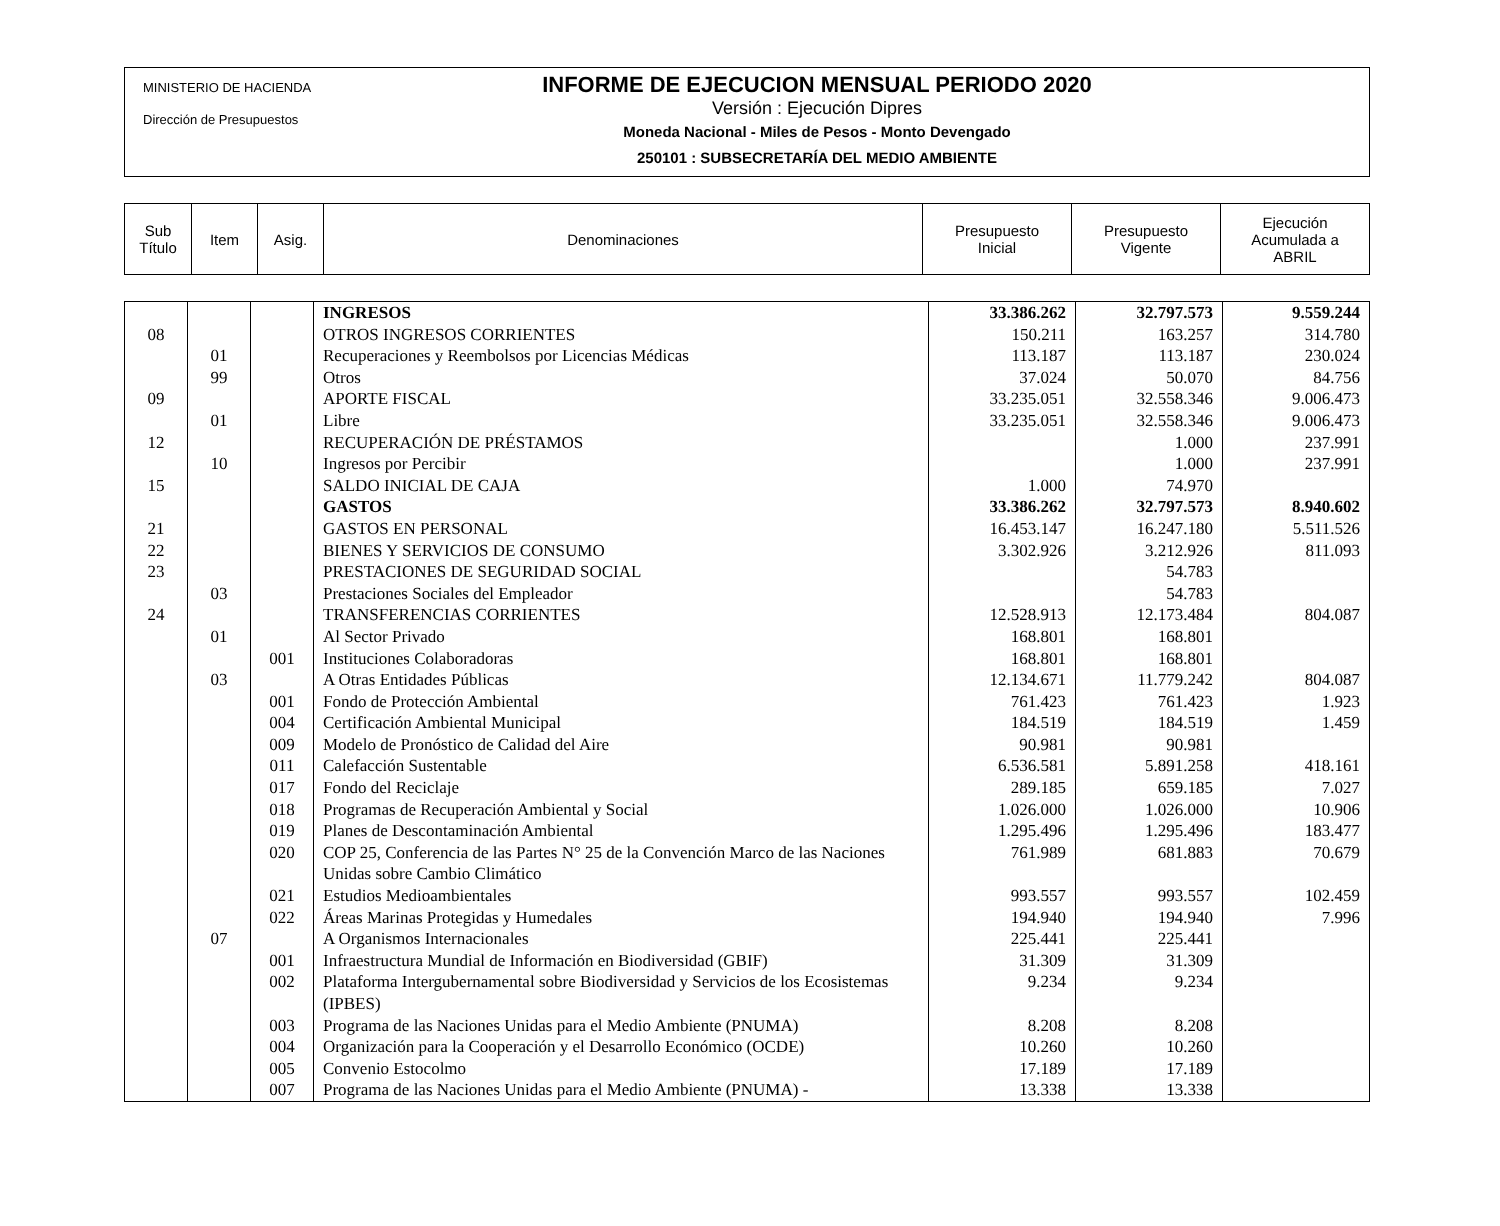MINISTERIO DE HACIENDA
Dirección de Presupuestos
INFORME DE EJECUCION MENSUAL PERIODO 2020
Versión : Ejecución Dipres
Moneda Nacional - Miles de Pesos - Monto Devengado
250101 : SUBSECRETARÍA DEL MEDIO AMBIENTE
| Sub Título | Item | Asig. | Denominaciones | Presupuesto Inicial | Presupuesto Vigente | Ejecución Acumulada a ABRIL |
| | | | INGRESOS | 33.386.262 | 32.797.573 | 9.559.244 |
| 08 | | | OTROS INGRESOS CORRIENTES | 150.211 | 163.257 | 314.780 |
| | 01 | | Recuperaciones y Reembolsos por Licencias Médicas | 113.187 | 113.187 | 230.024 |
| | 99 | | Otros | 37.024 | 50.070 | 84.756 |
| 09 | | | APORTE FISCAL | 33.235.051 | 32.558.346 | 9.006.473 |
| | 01 | | Libre | 33.235.051 | 32.558.346 | 9.006.473 |
| 12 | | | RECUPERACIÓN DE PRÉSTAMOS | | 1.000 | 237.991 |
| | 10 | | Ingresos por Percibir | | 1.000 | 237.991 |
| 15 | | | SALDO INICIAL DE CAJA | 1.000 | 74.970 | |
| | | | GASTOS | 33.386.262 | 32.797.573 | 8.940.602 |
| 21 | | | GASTOS EN PERSONAL | 16.453.147 | 16.247.180 | 5.511.526 |
| 22 | | | BIENES Y SERVICIOS DE CONSUMO | 3.302.926 | 3.212.926 | 811.093 |
| 23 | | | PRESTACIONES DE SEGURIDAD SOCIAL | | 54.783 | |
| | 03 | | Prestaciones Sociales del Empleador | | 54.783 | |
| 24 | | | TRANSFERENCIAS CORRIENTES | 12.528.913 | 12.173.484 | 804.087 |
| | 01 | | Al Sector Privado | 168.801 | 168.801 | |
| | | 001 | Instituciones Colaboradoras | 168.801 | 168.801 | |
| | 03 | | A Otras Entidades Públicas | 12.134.671 | 11.779.242 | 804.087 |
| | | 001 | Fondo de Protección Ambiental | 761.423 | 761.423 | 1.923 |
| | | 004 | Certificación Ambiental Municipal | 184.519 | 184.519 | 1.459 |
| | | 009 | Modelo de Pronóstico de Calidad del Aire | 90.981 | 90.981 | |
| | | 011 | Calefacción Sustentable | 6.536.581 | 5.891.258 | 418.161 |
| | | 017 | Fondo del Reciclaje | 289.185 | 659.185 | 7.027 |
| | | 018 | Programas de Recuperación Ambiental y Social | 1.026.000 | 1.026.000 | 10.906 |
| | | 019 | Planes de Descontaminación Ambiental | 1.295.496 | 1.295.496 | 183.477 |
| | | 020 | COP 25, Conferencia de las Partes N° 25 de la Convención Marco de las Naciones Unidas sobre Cambio Climático | 761.989 | 681.883 | 70.679 |
| | | 021 | Estudios Medioambientales | 993.557 | 993.557 | 102.459 |
| | | 022 | Áreas Marinas Protegidas y Humedales | 194.940 | 194.940 | 7.996 |
| | 07 | | A Organismos Internacionales | 225.441 | 225.441 | |
| | | 001 | Infraestructura Mundial de Información en Biodiversidad (GBIF) | 31.309 | 31.309 | |
| | | 002 | Plataforma Intergubernamental sobre Biodiversidad y Servicios de los Ecosistemas (IPBES) | 9.234 | 9.234 | |
| | | 003 | Programa de las Naciones Unidas para el Medio Ambiente (PNUMA) | 8.208 | 8.208 | |
| | | 004 | Organización para la Cooperación y el Desarrollo Económico (OCDE) | 10.260 | 10.260 | |
| | | 005 | Convenio Estocolmo | 17.189 | 17.189 | |
| | | 007 | Programa de las Naciones Unidas para el Medio Ambiente (PNUMA) - | 13.338 | 13.338 | |